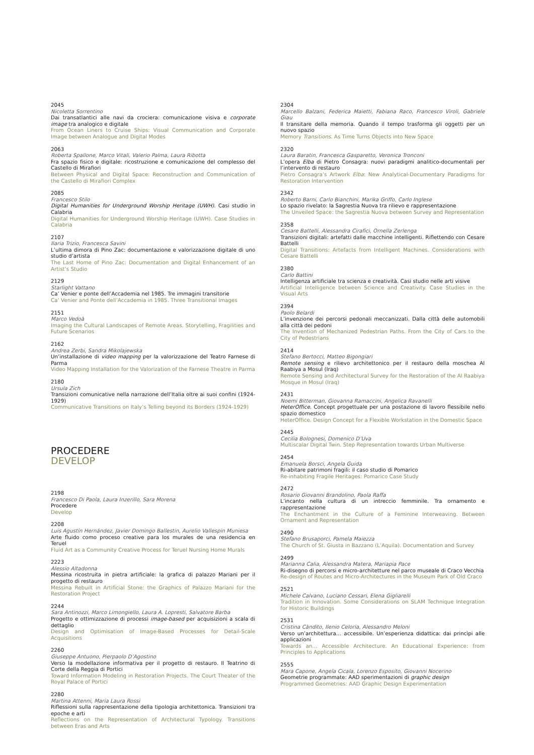2045
Nicoletta Sorrentino
Dai transatlantici alle navi da crociera: comunicazione visiva e corporate image tra analogico e digitale
From Ocean Liners to Cruise Ships: Visual Communication and Corporate Image between Analogue and Digital Modes
2063
Roberta Spallone, Marco Vitali, Valerio Palma, Laura Ribotta
Fra spazio fisico e digitale: ricostruzione e comunicazione del complesso del Castello di Mirafiori
Between Physical and Digital Space: Reconstruction and Communication of the Castello di Mirafiori Complex
2085
Francesco Stilo
Digital Humanities for Underground Worship Heritage (UWH). Casi studio in Calabria
Digital Humanities for Underground Worship Heritage (UWH). Case Studies in Calabria
2107
Ilaria Trizio, Francesca Savini
L’ultima dimora di Pino Zac: documentazione e valorizzazione digitale di uno studio d’artista
The Last Home of Pino Zac: Documentation and Digital Enhancement of an Artist’s Studio
2129
Starlight Vattano
Ca’ Venier e ponte dell’Accademia nel 1985. Tre immagini transitorie
Ca’ Venier and Ponte dell’Accademia in 1985. Three Transitional Images
2151
Marco Vedoà
Imaging the Cultural Landscapes of Remote Areas. Storytelling, Fragilities and Future Scenarios
2162
Andrea Zerbi, Sandra Mikolajewska
Un’installazione di video mapping per la valorizzazione del Teatro Farnese di Parma
Video Mapping Installation for the Valorization of the Farnese Theatre in Parma
2180
Ursula Zich
Transizioni comunicative nella narrazione dell’Italia oltre ai suoi confini (1924-1929)
Communicative Transitions on Italy’s Telling beyond its Borders (1924-1929)
PROCEDERE
DEVELOP
2198
Francesco Di Paola, Laura Inzerillo, Sara Morena
Procedere
Develop
2208
Luis Agustín Hernández, Javier Domingo Ballestin, Aurelio Vallespin Muniesa
Arte fluido como proceso creative para los murales de una residencia en Teruel
Fluid Art as a Community Creative Process for Teruel Nursing Home Murals
2223
Alessio Altadonna
Messina ricostruita in pietra artificiale: la grafica di palazzo Mariani per il progetto di restauro
Messina Rebuilt in Artificial Stone: the Graphics of Palazzo Mariani for the Restoration Project
2244
Sara Antinozzi, Marco Limongiello, Laura A. Lopresti, Salvatore Barba
Progetto e ottimizzazione di processi image-based per acquisizioni a scala di dettaglio
Design and Optimisation of Image-Based Processes for Detail-Scale Acquisitions
2260
Giuseppe Antuono, Pierpaolo D’Agostino
Verso la modellazione informativa per il progetto di restauro. Il Teatrino di Corte della Reggia di Portici
Toward Information Modeling in Restoration Projects. The Court Theater of the Royal Palace of Portici
2280
Martina Attenni, Maria Laura Rossi
Riflessioni sulla rappresentazione della tipologia architettonica. Transizioni tra epoche e arti
Reflections on the Representation of Architectural Typology. Transitions between Eras and Arts
2304
Marcello Balzani, Federica Maietti, Fabiana Raco, Francesco Viroli, Gabriele Giau
Il transitare della memoria. Quando il tempo trasforma gli oggetti per un nuovo spazio
Memory Transitions. As Time Turns Objects into New Space
2320
Laura Baratin, Francesca Gasparetto, Veronica Tronconi
L’opera Elba di Pietro Consagra: nuovi paradigmi analitico-documentali per l’intervento di restauro
Pietro Consagra’s Artwork Elba: New Analytical-Documentary Paradigms for Restoration Intervention
2342
Roberto Barni, Carlo Bianchini, Marika Griffo, Carlo Inglese
Lo spazio rivelato: la Sagrestia Nuova tra rilievo e rappresentazione
The Unveiled Space: the Sagrestia Nuova between Survey and Representation
2358
Cesare Battelli, Alessandra Cirafici, Ornella Zerlenga
Transizioni digitali: artefatti dalle macchine intelligenti. Riflettendo con Cesare Battelli
Digital Transitions: Artefacts from Intelligent Machines. Considerations with Cesare Battelli
2380
Carlo Battini
Intelligenza artificiale tra scienza e creatività. Casi studio nelle arti visive
Artificial Intelligence between Science and Creativity. Case Studies in the Visual Arts
2394
Paolo Belardi
L’invenzione dei percorsi pedonali meccanizzati. Dalla città delle automobili alla città dei pedoni
The Invention of Mechanized Pedestrian Paths. From the City of Cars to the City of Pedestrians
2414
Stefano Bertocci, Matteo Bigongiari
Remote sensing e rilievo architettonico per il restauro della moschea Al Raabiya a Mosul (Iraq)
Remote Sensing and Architectural Survey for the Restoration of the Al Raabiya Mosque in Mosul (Iraq)
2431
Noemi Bitterman, Giovanna Ramaccini, Angelica Ravanelli
HeterOffice. Concept progettuale per una postazione di lavoro flessibile nello spazio domestico
HeterOffice. Design Concept for a Flexible Workstation in the Domestic Space
2445
Cecilia Bolognesi, Domenico D’Uva
Multiscalar Digital Twin. Step Representation towards Urban Multiverse
2454
Emanuela Borsci, Angela Guida
Ri-abitare patrimoni fragili: il caso studio di Pomarico
Re-inhabiting Fragile Heritages: Pomarico Case Study
2472
Rosario Giovanni Brandolino, Paola Raffa
L’incanto nella cultura di un intreccio femminile. Tra ornamento e rappresentazione
The Enchantment in the Culture of a Feminine Interweaving. Between Ornament and Representation
2490
Stefano Brusaporci, Pamela Maiezza
The Church of St. Giusta in Bazzano (L’Aquila). Documentation and Survey
2499
Marianna Calia, Alessandra Matera, Mariapia Pace
Ri-disegno di percorsi e micro-architetture nel parco museale di Craco Vecchia
Re-design of Routes and Micro-Architectures in the Museum Park of Old Craco
2521
Michele Calvano, Luciano Cessari, Elena Gigliarelli
Tradition in Innovation. Some Considerations on SLAM Technique Integration for Historic Buildings
2531
Cristina Càndito, Ilenio Celoria, Alessandro Meloni
Verso un’architettura… accessibile. Un’esperienza didattica: dai princìpi alle applicazioni
Towards an… Accessible Architecture. An Educational Experience: from Principles to Applications
2555
Mara Capone, Angela Cicala, Lorenzo Esposito, Giovanni Nocerino
Geometrie programmate: AAD sperimentazioni di graphic design
Programmed Geometries: AAD Graphic Design Experimentation